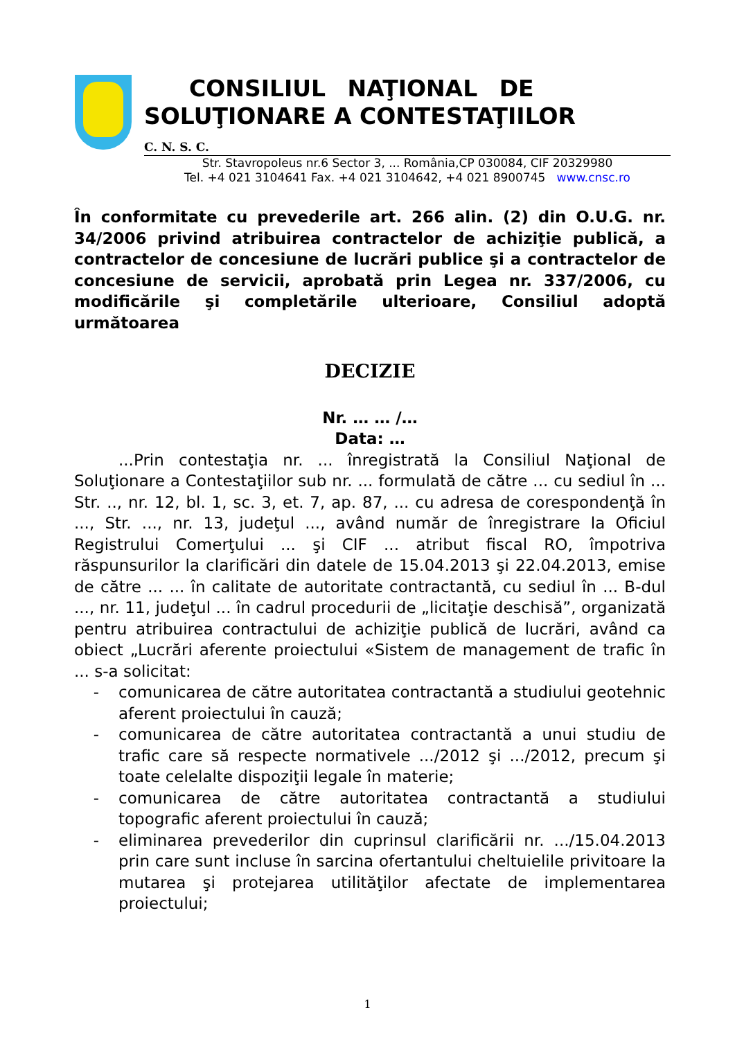CONSILIUL NAŢIONAL DE
SOLUŢIONARE A CONTESTAŢIILOR
C. N. S. C.
Str. Stavropoleus nr.6 Sector 3, ... România,CP 030084, CIF 20329980
Tel. +4 021 3104641 Fax. +4 021 3104642, +4 021 8900745 www.cnsc.ro
În conformitate cu prevederile art. 266 alin. (2) din O.U.G. nr. 34/2006 privind atribuirea contractelor de achiziţie publică, a contractelor de concesiune de lucrări publice şi a contractelor de concesiune de servicii, aprobată prin Legea nr. 337/2006, cu modificările şi completările ulterioare, Consiliul adoptă următoarea
DECIZIE
Nr. … … /…
Data: …
...Prin contestaţia nr. ... înregistrată la Consiliul Naţional de Soluţionare a Contestaţiilor sub nr. ... formulată de către ... cu sediul în ... Str. .., nr. 12, bl. 1, sc. 3, et. 7, ap. 87, ... cu adresa de corespondenţă în ..., Str. ..., nr. 13, judeţul ..., având număr de înregistrare la Oficiul Registrului Comerţului ... şi CIF ... atribut fiscal RO, împotriva răspunsurilor la clarificări din datele de 15.04.2013 şi 22.04.2013, emise de către ... ... în calitate de autoritate contractantă, cu sediul în ... B-dul ..., nr. 11, judeţul ... în cadrul procedurii de „licitaţie deschisă”, organizată pentru atribuirea contractului de achiziţie publică de lucrări, având ca obiect „Lucrări aferente proiectului «Sistem de management de trafic în ... s-a solicitat:
- comunicarea de către autoritatea contractantă a studiului geotehnic aferent proiectului în cauză;
- comunicarea de către autoritatea contractantă a unui studiu de trafic care să respecte normativele .../2012 şi .../2012, precum şi toate celelalte dispoziţii legale în materie;
- comunicarea de către autoritatea contractantă a studiului topografic aferent proiectului în cauză;
- eliminarea prevederilor din cuprinsul clarificării nr. .../15.04.2013 prin care sunt incluse în sarcina ofertantului cheltuielile privitoare la mutarea şi protejarea utilităţilor afectate de implementarea proiectului;
1